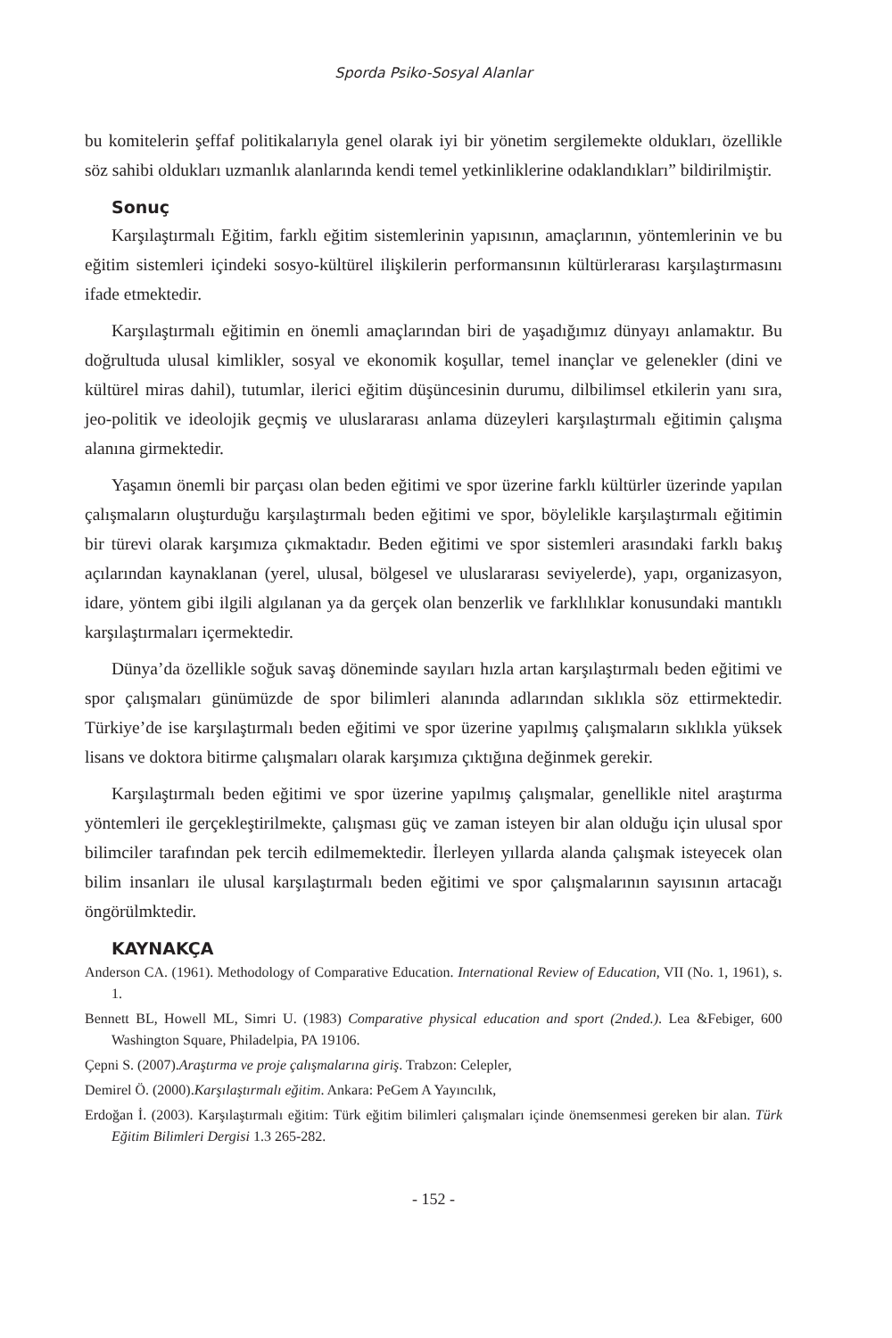Sporda Psiko-Sosyal Alanlar
bu komitelerin şeffaf politikalarıyla genel olarak iyi bir yönetim sergilemekte oldukları, özellikle söz sahibi oldukları uzmanlık alanlarında kendi temel yetkinliklerine odaklandıkları” bildirilmiştir.
Sonuç
Karşılaştırmalı Eğitim, farklı eğitim sistemlerinin yapısının, amaçlarının, yöntemlerinin ve bu eğitim sistemleri içindeki sosyo-kültürel ilişkilerin performansının kültürlerarası karşılaştırmasını ifade etmektedir.
Karşılaştırmalı eğitimin en önemli amaçlarından biri de yaşadığımız dünyayı anlamaktır. Bu doğrultuda ulusal kimlikler, sosyal ve ekonomik koşullar, temel inançlar ve gelenekler (dini ve kültürel miras dahil), tutumlar, ilerici eğitim düşüncesinin durumu, dilbilimsel etkilerin yanı sıra, jeo-politik ve ideolojik geçmiş ve uluslararası anlama düzeyleri karşılaştırmalı eğitimin çalışma alanına girmektedir.
Yaşamın önemli bir parçası olan beden eğitimi ve spor üzerine farklı kültürler üzerinde yapılan çalışmaların oluşturduğu karşılaştırmalı beden eğitimi ve spor, böylelikle karşılaştırmalı eğitimin bir türevi olarak karşımıza çıkmaktadır. Beden eğitimi ve spor sistemleri arasındaki farklı bakış açılarından kaynaklanan (yerel, ulusal, bölgesel ve uluslararası seviyelerde), yapı, organizasyon, idare, yöntem gibi ilgili algılanan ya da gerçek olan benzerlik ve farklılıklar konusundaki mantıklı karşılaştırmaları içermektedir.
Dünya’da özellikle soğuk savaş döneminde sayıları hızla artan karşılaştırmalı beden eğitimi ve spor çalışmaları günümüzde de spor bilimleri alanında adlarından sıklıkla söz ettirmektedir. Türkiye’de ise karşılaştırmalı beden eğitimi ve spor üzerine yapılmış çalışmaların sıklıkla yüksek lisans ve doktora bitirme çalışmaları olarak karşımıza çıktığına değinmek gerekir.
Karşılaştırmalı beden eğitimi ve spor üzerine yapılmış çalışmalar, genellikle nitel araştırma yöntemleri ile gerçekleştirilmekte, çalışması güç ve zaman isteyen bir alan olduğu için ulusal spor bilimciler tarafından pek tercih edilmemektedir. İlerleyen yıllarda alanda çalışmak isteyecek olan bilim insanları ile ulusal karşılaştırmalı beden eğitimi ve spor çalışmalarının sayısının artacağı öngörülmktedir.
KAYNAKÇA
Anderson CA. (1961). Methodology of Comparative Education. International Review of Education, VII (No. 1, 1961), s. 1.
Bennett BL, Howell ML, Simri U. (1983) Comparative physical education and sport (2nded.). Lea &Febiger, 600 Washington Square, Philadelpia, PA 19106.
Çepni S. (2007).Araştırma ve proje çalışmalarına giriş. Trabzon: Celepler,
Demirel Ö. (2000).Karşılaştırmalı eğitim. Ankara: PeGem A Yayıncılık,
Erdoğan İ. (2003). Karşılaştırmalı eğitim: Türk eğitim bilimleri çalışmaları içinde önemsenmesi gereken bir alan. Türk Eğitim Bilimleri Dergisi 1.3 265-282.
- 152 -